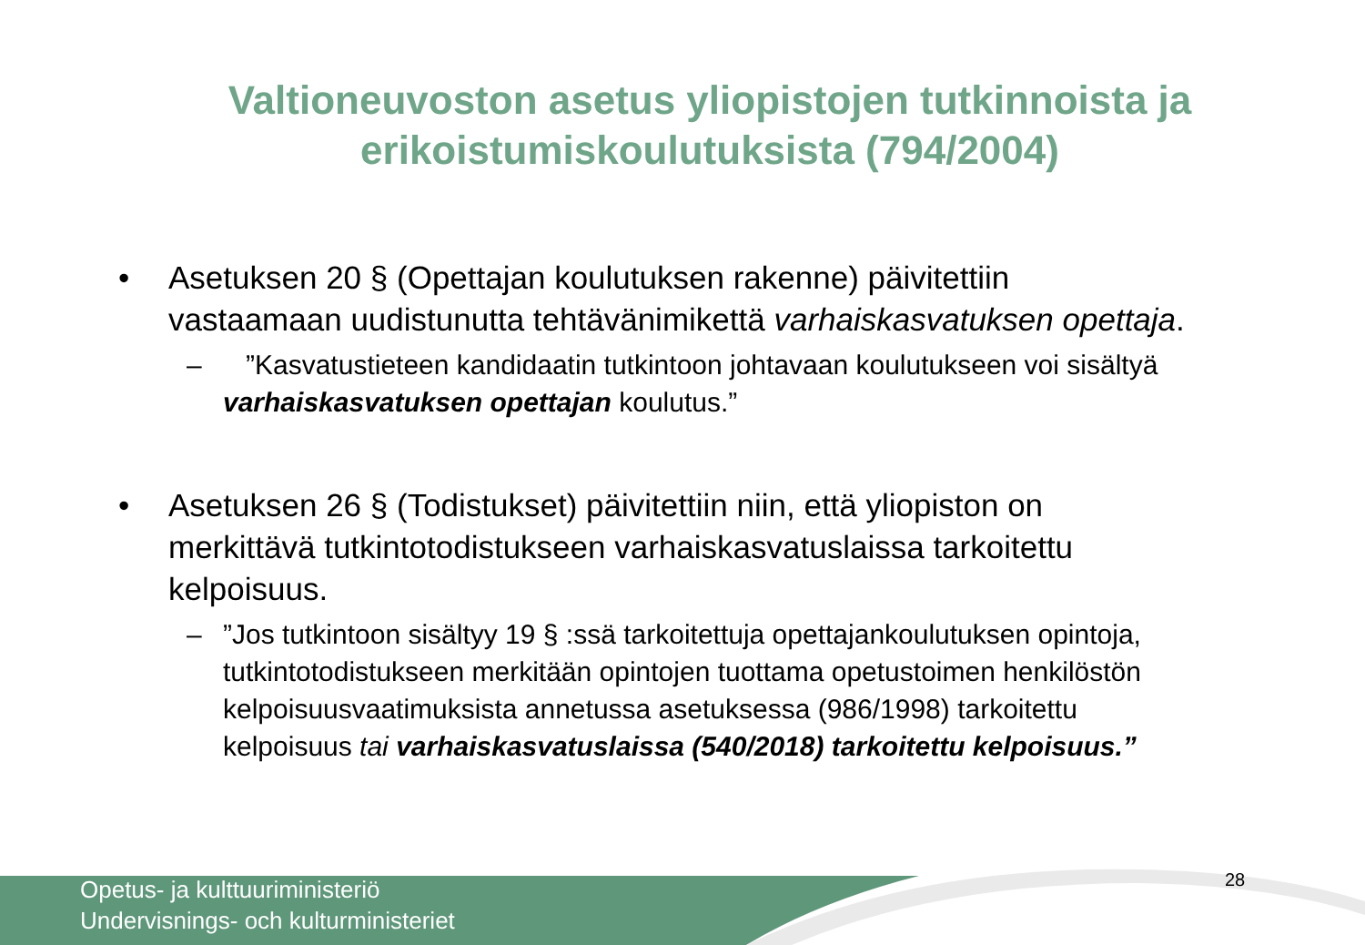Valtioneuvoston asetus yliopistojen tutkinnoista ja erikoistumiskoulutuksista (794/2004)
• Asetuksen 20 § (Opettajan koulutuksen rakenne) päivitettiin vastaamaan uudistunutta tehtävänimikettä varhaiskasvatuksen opettaja.
– ”Kasvatustieteen kandidaatin tutkintoon johtavaan koulutukseen voi sisältyä varhaiskasvatuksen opettajan koulutus.”
• Asetuksen 26 § (Todistukset) päivitettiin niin, että yliopiston on merkittävä tutkintotodistukseen varhaiskasvatuslaissa tarkoitettu kelpoisuus.
–”Jos tutkintoon sisältyy 19 § :ssä tarkoitettuja opettajankoulutuksen opintoja, tutkintotodistukseen merkitään opintojen tuottama opetustoimen henkilöstön kelpoisuusvaatimuksista annetussa asetuksessa (986/1998) tarkoitettu kelpoisuus tai varhaiskasvatuslaissa (540/2018) tarkoitettu kelpoisuus.”
Opetus- ja kulttuuriministeriö
Undervisnings- och kulturministeriet
28